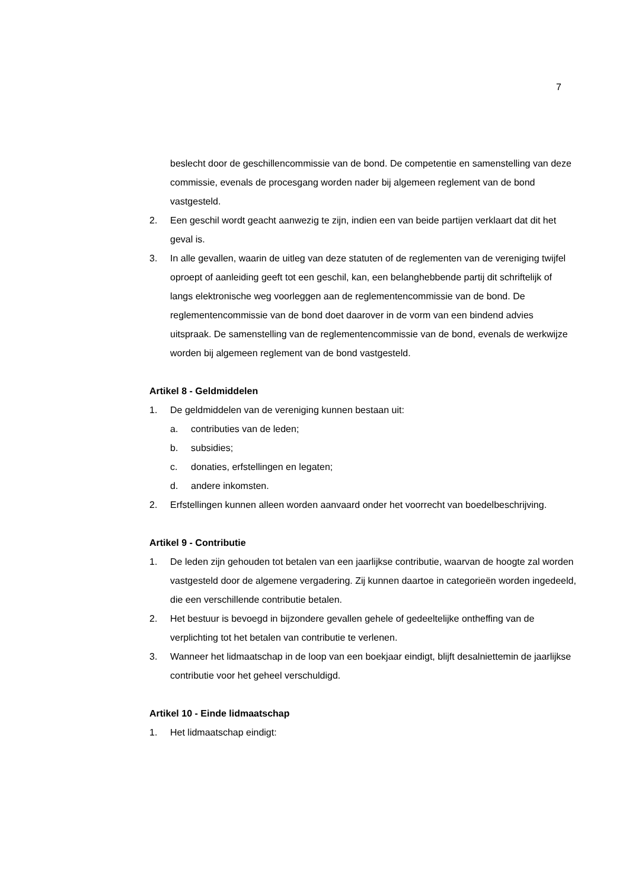7
beslecht door de geschillencommissie van de bond. De competentie en samenstelling van deze commissie, evenals de procesgang worden nader bij algemeen reglement van de bond vastgesteld.
2. Een geschil wordt geacht aanwezig te zijn, indien een van beide partijen verklaart dat dit het geval is.
3. In alle gevallen, waarin de uitleg van deze statuten of de reglementen van de vereniging twijfel oproept of aanleiding geeft tot een geschil, kan, een belanghebbende partij dit schriftelijk of langs elektronische weg voorleggen aan de reglementencommissie van de bond. De reglementencommissie van de bond doet daarover in de vorm van een bindend advies uitspraak. De samenstelling van de reglementencommissie van de bond, evenals de werkwijze worden bij algemeen reglement van de bond vastgesteld.
Artikel 8 - Geldmiddelen
1. De geldmiddelen van de vereniging kunnen bestaan uit:
a. contributies van de leden;
b. subsidies;
c. donaties, erfstellingen en legaten;
d. andere inkomsten.
2. Erfstellingen kunnen alleen worden aanvaard onder het voorrecht van boedelbeschrijving.
Artikel 9 - Contributie
1. De leden zijn gehouden tot betalen van een jaarlijkse contributie, waarvan de hoogte zal worden vastgesteld door de algemene vergadering. Zij kunnen daartoe in categorieën worden ingedeeld, die een verschillende contributie betalen.
2. Het bestuur is bevoegd in bijzondere gevallen gehele of gedeeltelijke ontheffing van de verplichting tot het betalen van contributie te verlenen.
3. Wanneer het lidmaatschap in de loop van een boekjaar eindigt, blijft desalniettemin de jaarlijkse contributie voor het geheel verschuldigd.
Artikel 10 - Einde lidmaatschap
1. Het lidmaatschap eindigt: